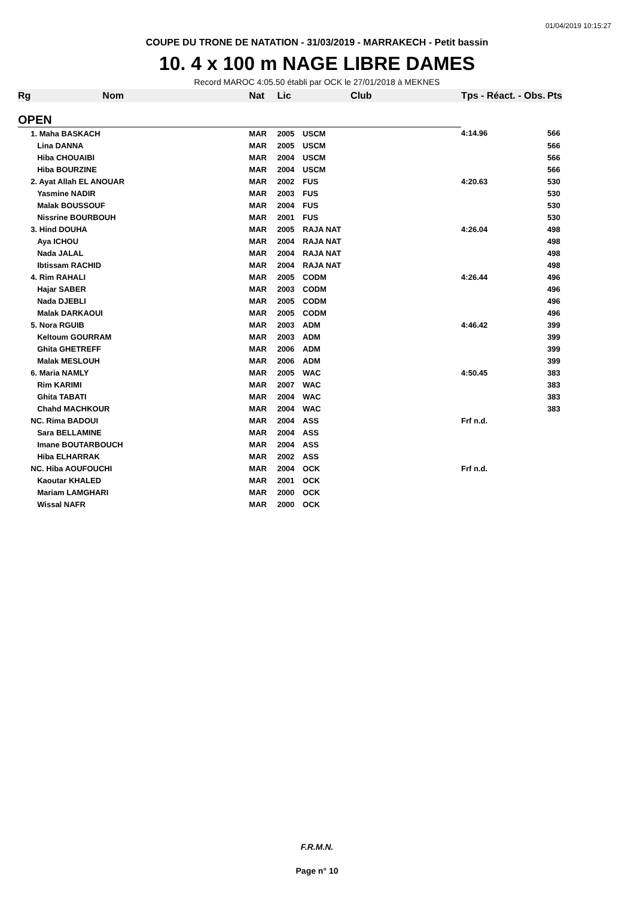01/04/2019 10:15:27
COUPE DU TRONE DE NATATION - 31/03/2019 - MARRAKECH - Petit bassin
10. 4 x 100 m NAGE LIBRE DAMES
Record MAROC 4:05.50 établi par OCK le 27/01/2018 à MEKNES
| Rg | Nom | Nat | Lic | Club | Tps - Réact. - Obs. | Pts |
| --- | --- | --- | --- | --- | --- | --- |
| OPEN | | | | | | |
| | 1. Maha BASKACH | MAR | 2005 | USCM | 4:14.96 | 566 |
| | Lina DANNA | MAR | 2005 | USCM | | 566 |
| | Hiba CHOUAIBI | MAR | 2004 | USCM | | 566 |
| | Hiba BOURZINE | MAR | 2004 | USCM | | 566 |
| | 2. Ayat Allah EL ANOUAR | MAR | 2002 | FUS | 4:20.63 | 530 |
| | Yasmine NADIR | MAR | 2003 | FUS | | 530 |
| | Malak BOUSSOUF | MAR | 2004 | FUS | | 530 |
| | Nissrine BOURBOUH | MAR | 2001 | FUS | | 530 |
| | 3. Hind DOUHA | MAR | 2005 | RAJA NAT | 4:26.04 | 498 |
| | Aya ICHOU | MAR | 2004 | RAJA NAT | | 498 |
| | Nada JALAL | MAR | 2004 | RAJA NAT | | 498 |
| | Ibtissam RACHID | MAR | 2004 | RAJA NAT | | 498 |
| | 4. Rim RAHALI | MAR | 2005 | CODM | 4:26.44 | 496 |
| | Hajar SABER | MAR | 2003 | CODM | | 496 |
| | Nada DJEBLI | MAR | 2005 | CODM | | 496 |
| | Malak DARKAOUI | MAR | 2005 | CODM | | 496 |
| | 5. Nora RGUIB | MAR | 2003 | ADM | 4:46.42 | 399 |
| | Keltoum GOURRAM | MAR | 2003 | ADM | | 399 |
| | Ghita GHETREFF | MAR | 2006 | ADM | | 399 |
| | Malak MESLOUH | MAR | 2006 | ADM | | 399 |
| | 6. Maria NAMLY | MAR | 2005 | WAC | 4:50.45 | 383 |
| | Rim KARIMI | MAR | 2007 | WAC | | 383 |
| | Ghita TABATI | MAR | 2004 | WAC | | 383 |
| | Chahd MACHKOUR | MAR | 2004 | WAC | | 383 |
| | NC. Rima BADOUI | MAR | 2004 | ASS | Frf n.d. | |
| | Sara BELLAMINE | MAR | 2004 | ASS | | |
| | Imane BOUTARBOUCH | MAR | 2004 | ASS | | |
| | Hiba ELHARRAK | MAR | 2002 | ASS | | |
| | NC. Hiba AOUFOUCHI | MAR | 2004 | OCK | Frf n.d. | |
| | Kaoutar KHALED | MAR | 2001 | OCK | | |
| | Mariam LAMGHARI | MAR | 2000 | OCK | | |
| | Wissal NAFR | MAR | 2000 | OCK | | |
F.R.M.N.
Page n° 10